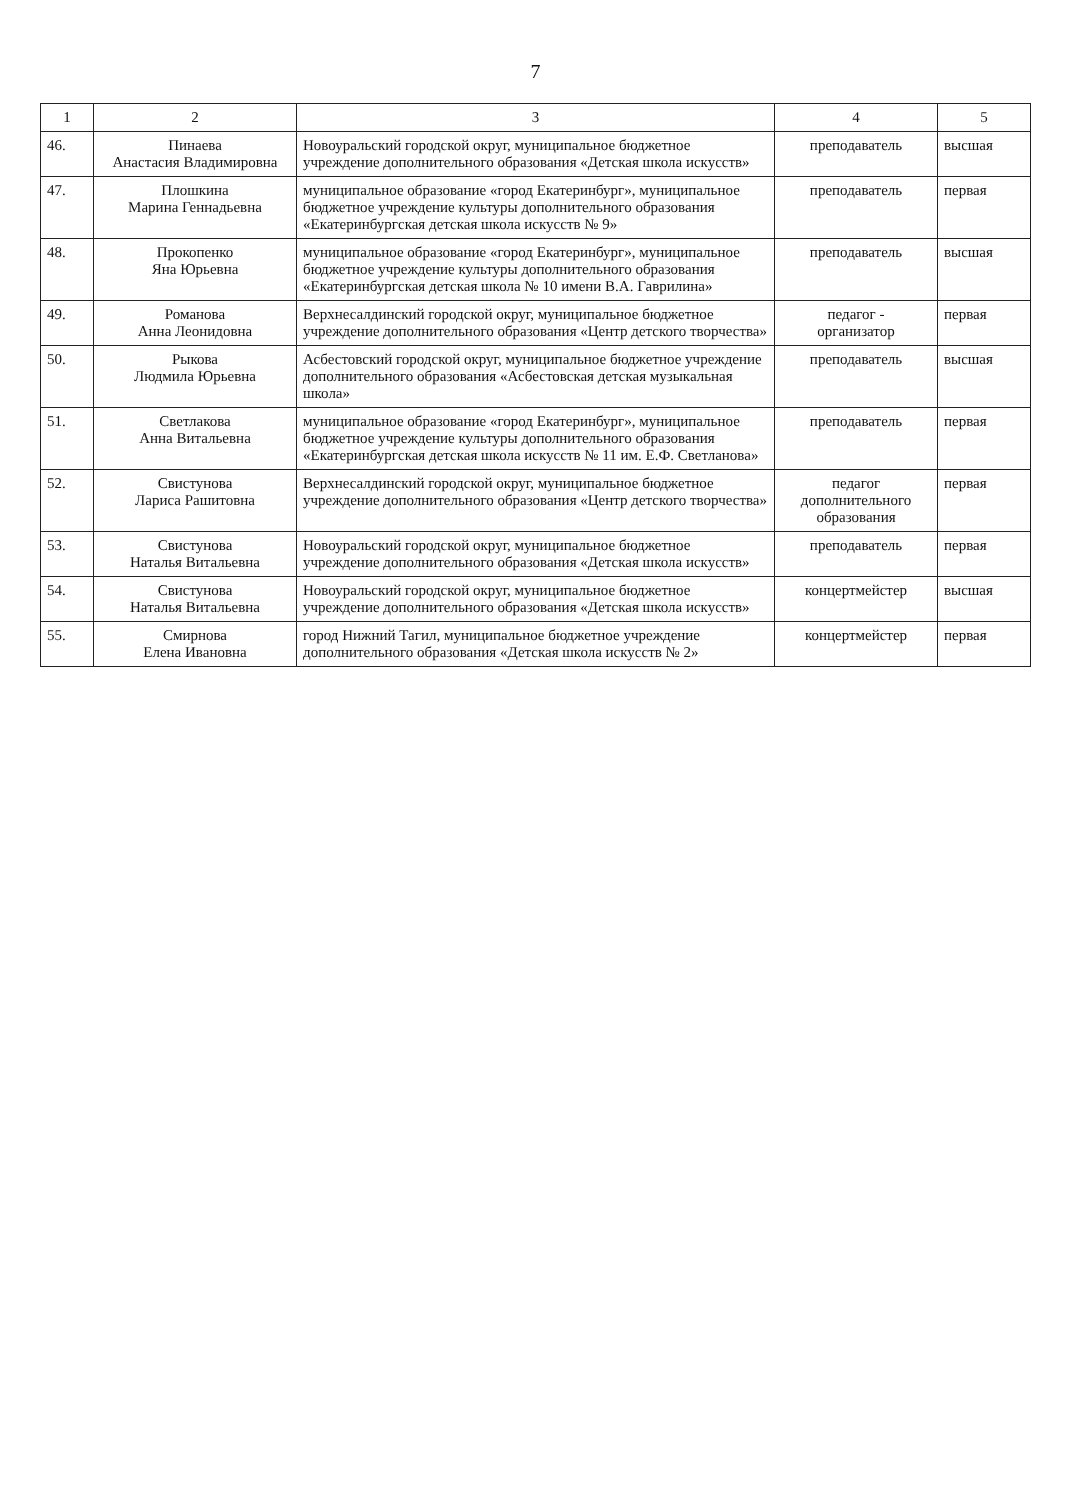7
| 1 | 2 | 3 | 4 | 5 |
| --- | --- | --- | --- | --- |
| 46. | Пинаева Анастасия Владимировна | Новоуральский городской округ, муниципальное бюджетное учреждение дополнительного образования «Детская школа искусств» | преподаватель | высшая |
| 47. | Плошкина Марина Геннадьевна | муниципальное образование «город Екатеринбург», муниципальное бюджетное учреждение культуры дополнительного образования «Екатеринбургская детская школа искусств № 9» | преподаватель | первая |
| 48. | Прокопенко Яна Юрьевна | муниципальное образование «город Екатеринбург», муниципальное бюджетное учреждение культуры дополнительного образования «Екатеринбургская детская школа № 10 имени В.А. Гаврилина» | преподаватель | высшая |
| 49. | Романова Анна Леонидовна | Верхнесалдинский городской округ, муниципальное бюджетное учреждение дополнительного образования «Центр детского творчества» | педагог - организатор | первая |
| 50. | Рыкова Людмила Юрьевна | Асбестовский городской округ, муниципальное бюджетное учреждение дополнительного образования «Асбестовская детская музыкальная школа» | преподаватель | высшая |
| 51. | Светлакова Анна Витальевна | муниципальное образование «город Екатеринбург», муниципальное бюджетное учреждение культуры дополнительного образования «Екатеринбургская детская школа искусств № 11 им. Е.Ф. Светланова» | преподаватель | первая |
| 52. | Свистунова Лариса Рашитовна | Верхнесалдинский городской округ, муниципальное бюджетное учреждение дополнительного образования «Центр детского творчества» | педагог дополнительного образования | первая |
| 53. | Свистунова Наталья Витальевна | Новоуральский городской округ, муниципальное бюджетное учреждение дополнительного образования «Детская школа искусств» | преподаватель | первая |
| 54. | Свистунова Наталья Витальевна | Новоуральский городской округ, муниципальное бюджетное учреждение дополнительного образования «Детская школа искусств» | концертмейстер | высшая |
| 55. | Смирнова Елена Ивановна | город Нижний Тагил, муниципальное бюджетное учреждение дополнительного образования «Детская школа искусств № 2» | концертмейстер | первая |